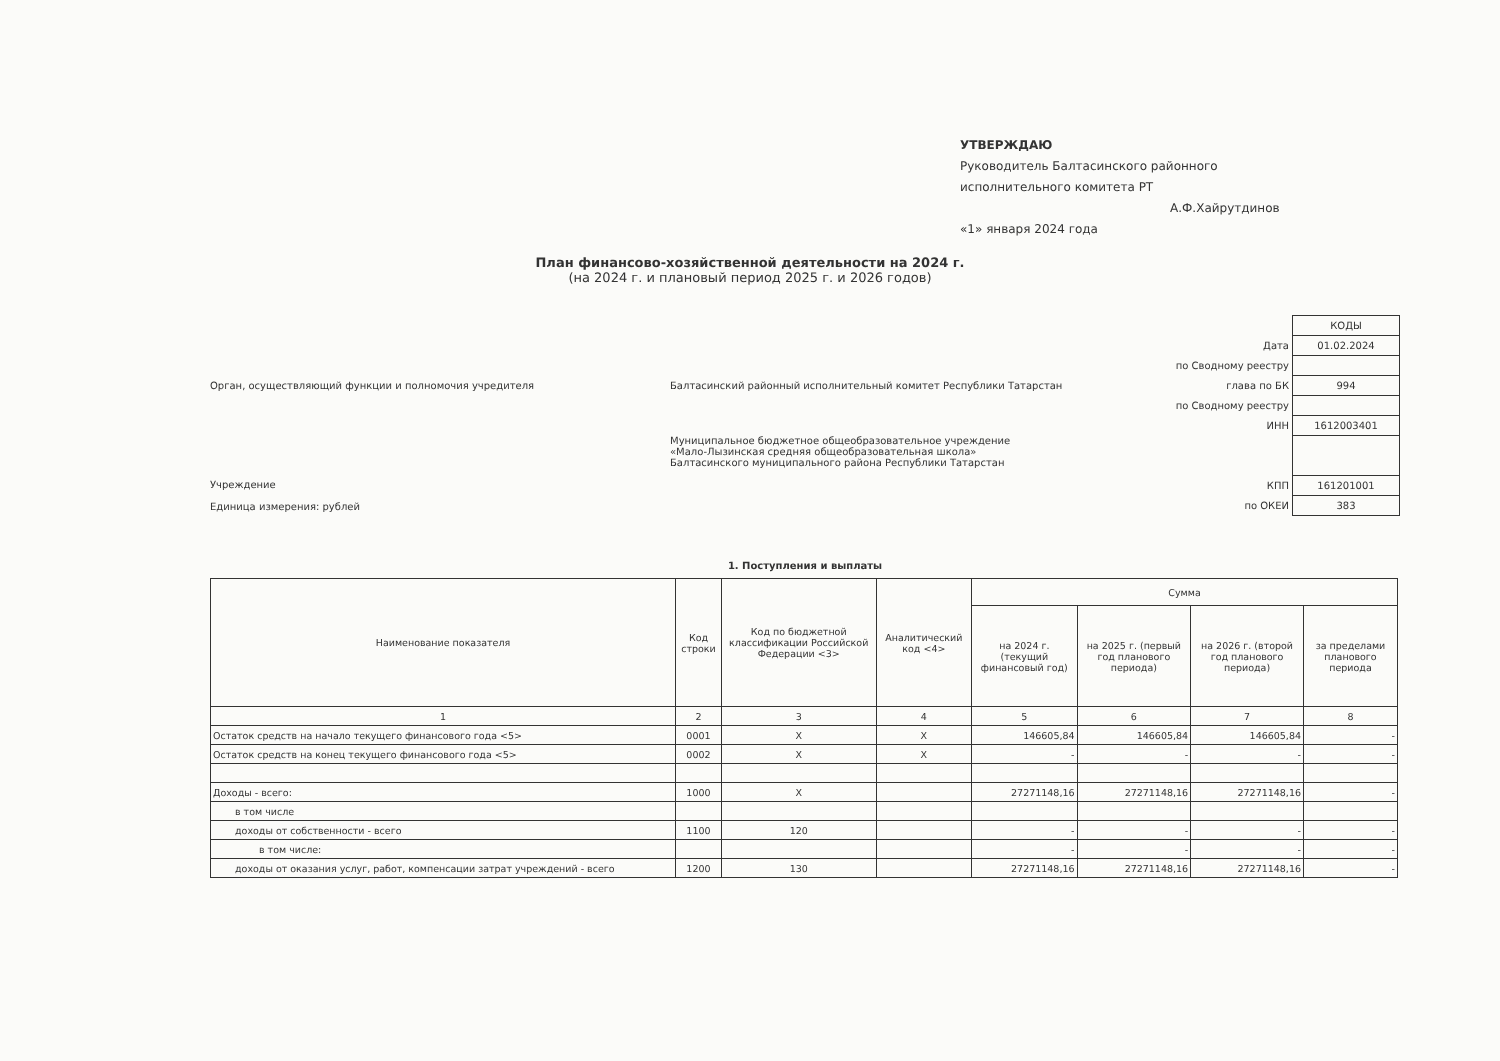УТВЕРЖДАЮ
Руководитель Балтасинского районного
исполнительного комитета РТ
А.Ф.Хайрутдинов
«1» января 2024 года
План финансово-хозяйственной деятельности на 2024 г.
(на 2024 г. и плановый период 2025 г. и 2026 годов)
Орган, осуществляющий функции и полномочия учредителя
Учреждение
Единица измерения: рублей
Балтасинский районный исполнительный комитет Республики Татарстан
Муниципальное бюджетное общеобразовательное учреждение
«Мало-Лызинская средняя общеобразовательная школа»
Балтасинского муниципального района Республики Татарстан
| | КОДЫ |
| Дата | 01.02.2024 |
| по Сводному реестру | |
| глава по БК | 994 |
| по Сводному реестру | |
| ИНН | 1612003401 |
| КПП | 161201001 |
| по ОКЕИ | 383 |
1. Поступления и выплаты
| Наименование показателя | Код строки | Код по бюджетной классификации Российской Федерации <3> | Аналитический код <4> | Сумма | | | |
| --- | --- | --- | --- | --- | --- | --- | --- |
| | | | | на 2024 г. (текущий финансовый год) | на 2025 г. (первый год планового периода) | на 2026 г. (второй год планового периода) | за пределами планового периода |
| 1 | 2 | 3 | 4 | 5 | 6 | 7 | 8 |
| Остаток средств на начало текущего финансового года <5> | 0001 | X | X | 146605,84 | 146605,84 | 146605,84 | - |
| Остаток средств на конец текущего финансового года <5> | 0002 | X | X | - | - | - | - |
| Доходы - всего: | 1000 | X | | 27271148,16 | 27271148,16 | 27271148,16 | - |
| в том числе | | | | | | | |
| доходы от собственности - всего | 1100 | 120 | | - | - | - | - |
| в том числе: | | | | - | - | - | - |
| доходы от оказания услуг, работ, компенсации затрат учреждений - всего | 1200 | 130 | | 27271148,16 | 27271148,16 | 27271148,16 | - |